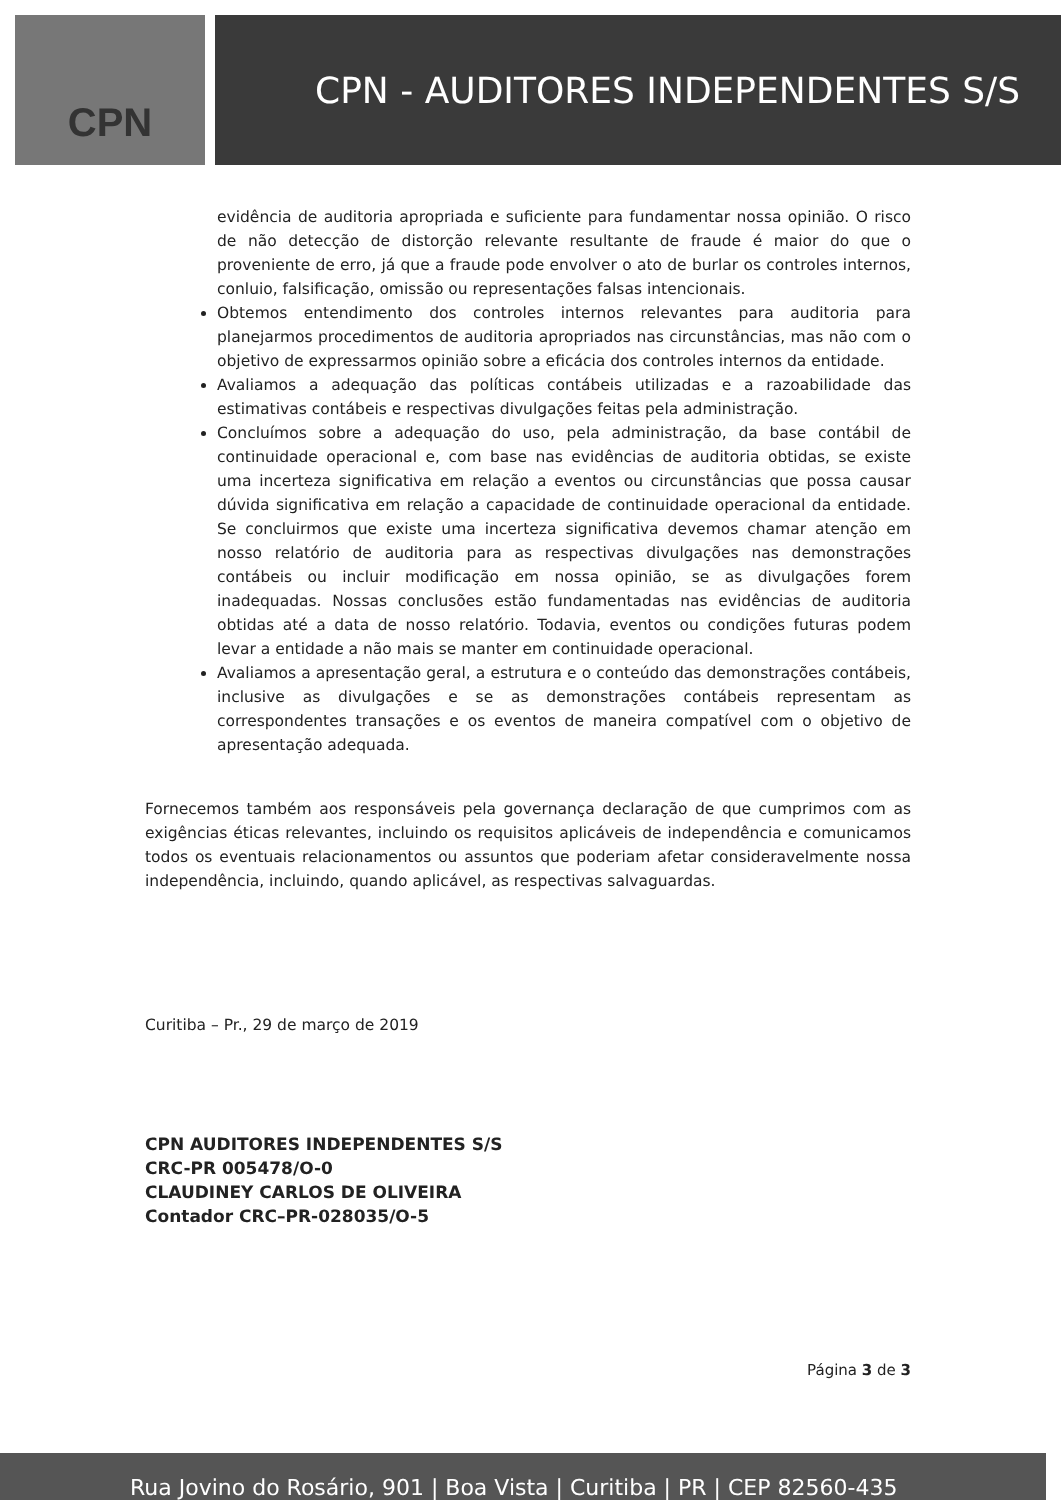CPN CPN - AUDITORES INDEPENDENTES S/S
evidência de auditoria apropriada e suficiente para fundamentar nossa opinião. O risco de não detecção de distorção relevante resultante de fraude é maior do que o proveniente de erro, já que a fraude pode envolver o ato de burlar os controles internos, conluio, falsificação, omissão ou representações falsas intencionais.
Obtemos entendimento dos controles internos relevantes para auditoria para planejarmos procedimentos de auditoria apropriados nas circunstâncias, mas não com o objetivo de expressarmos opinião sobre a eficácia dos controles internos da entidade.
Avaliamos a adequação das políticas contábeis utilizadas e a razoabilidade das estimativas contábeis e respectivas divulgações feitas pela administração.
Concluímos sobre a adequação do uso, pela administração, da base contábil de continuidade operacional e, com base nas evidências de auditoria obtidas, se existe uma incerteza significativa em relação a eventos ou circunstâncias que possa causar dúvida significativa em relação a capacidade de continuidade operacional da entidade. Se concluirmos que existe uma incerteza significativa devemos chamar atenção em nosso relatório de auditoria para as respectivas divulgações nas demonstrações contábeis ou incluir modificação em nossa opinião, se as divulgações forem inadequadas. Nossas conclusões estão fundamentadas nas evidências de auditoria obtidas até a data de nosso relatório. Todavia, eventos ou condições futuras podem levar a entidade a não mais se manter em continuidade operacional.
Avaliamos a apresentação geral, a estrutura e o conteúdo das demonstrações contábeis, inclusive as divulgações e se as demonstrações contábeis representam as correspondentes transações e os eventos de maneira compatível com o objetivo de apresentação adequada.
Fornecemos também aos responsáveis pela governança declaração de que cumprimos com as exigências éticas relevantes, incluindo os requisitos aplicáveis de independência e comunicamos todos os eventuais relacionamentos ou assuntos que poderiam afetar consideravelmente nossa independência, incluindo, quando aplicável, as respectivas salvaguardas.
Curitiba – Pr., 29 de março de 2019
CPN AUDITORES INDEPENDENTES S/S
CRC-PR 005478/O-0
CLAUDINEY CARLOS DE OLIVEIRA
Contador CRC–PR-028035/O-5
Página 3 de 3
Rua Jovino do Rosário, 901 | Boa Vista | Curitiba | PR | CEP 82560-435